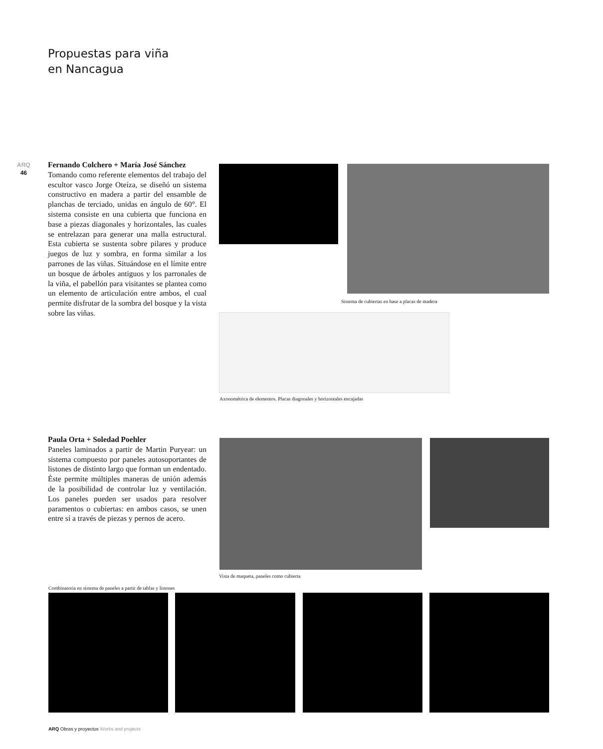Propuestas para viña
en Nancagua
ARQ
46
Fernando Colchero + María José Sánchez
Tomando como referente elementos del trabajo del escultor vasco Jorge Oteíza, se diseñó un sistema constructivo en madera a partir del ensamble de planchas de terciado, unidas en ángulo de 60°. El sistema consiste en una cubierta que funciona en base a piezas diagonales y horizontales, las cuales se entrelazan para generar una malla estructural. Esta cubierta se sustenta sobre pilares y produce juegos de luz y sombra, en forma similar a los parrones de las viñas. Situándose en el límite entre un bosque de árboles antiguos y los parronales de la viña, el pabellón para visitantes se plantea como un elemento de articulación entre ambos, el cual permite disfrutar de la sombra del bosque y la vista sobre las viñas.
Sistema de cubiertas en base a placas de madera
Axonométrica de elementos. Placas diagonales y horizontales encajadas
Paula Orta + Soledad Poehler
Paneles laminados a partir de Martin Puryear: un sistema compuesto por paneles autosoportantes de listones de distinto largo que forman un endentado. Éste permite múltiples maneras de unión además de la posibilidad de controlar luz y ventilación. Los paneles pueden ser usados para resolver paramentos o cubiertas: en ambos casos, se unen entre sí a través de piezas y pernos de acero.
Vista de maqueta, paneles como cubierta
Combinatoria en sistema de paneles a partir de tablas y listones
ARQ Obras y proyectos Works and projects